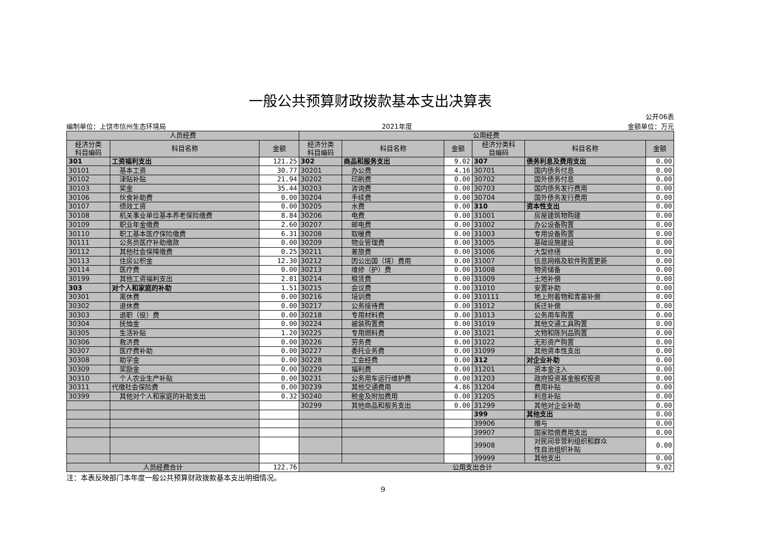一般公共预算财政拨款基本支出决算表
编制单位：上饶市信州生态环境局 2021年度 公开06表
金额单位：万元
| 人员经费 | | | 公用经费 | | | | | |
| --- | --- | --- | --- | --- | --- | --- | --- | --- |
| 经济分类 科目编码 | 科目名称 | 金额 | 经济分类 科目编码 | 科目名称 | 金额 | 经济分类科 目编码 | 科目名称 | 金额 |
| 301 | 工资福利支出 | 121.25 | 302 | 商品和服务支出 | 9.02 | 307 | 债务利息及费用支出 | 0.00 |
| 30101 | 基本工资 | 30.77 | 30201 | 办公费 | 4.16 | 30701 | 国内债务付息 | 0.00 |
| 30102 | 津贴补贴 | 21.94 | 30202 | 印刷费 | 0.00 | 30702 | 国外债务付息 | 0.00 |
| 30103 | 奖金 | 35.44 | 30203 | 咨询费 | 0.00 | 30703 | 国内债务发行费用 | 0.00 |
| 30106 | 伙食补助费 | 0.00 | 30204 | 手续费 | 0.00 | 30704 | 国外债务发行费用 | 0.00 |
| 30107 | 绩效工资 | 0.00 | 30205 | 水费 | 0.00 | 310 | 资本性支出 | 0.00 |
| 30108 | 机关事业单位基本养老保险缴费 | 8.84 | 30206 | 电费 | 0.00 | 31001 | 房屋建筑物购建 | 0.00 |
| 30109 | 职业年金缴费 | 2.60 | 30207 | 邮电费 | 0.00 | 31002 | 办公设备购置 | 0.00 |
| 30110 | 职工基本医疗保险缴费 | 6.31 | 30208 | 取暖费 | 0.00 | 31003 | 专用设备购置 | 0.00 |
| 30111 | 公务员医疗补助缴款 | 0.00 | 30209 | 物业管理费 | 0.00 | 31005 | 基础设施建设 | 0.00 |
| 30112 | 其他社会保障缴费 | 0.25 | 30211 | 差旅费 | 0.00 | 31006 | 大型修缮 | 0.00 |
| 30113 | 住房公积金 | 12.30 | 30212 | 因公出国（境）费用 | 0.00 | 31007 | 信息网络及软件购置更新 | 0.00 |
| 30114 | 医疗费 | 0.00 | 30213 | 维修（护）费 | 0.00 | 31008 | 物资储备 | 0.00 |
| 30199 | 其他工资福利支出 | 2.81 | 30214 | 租赁费 | 0.00 | 31009 | 土地补偿 | 0.00 |
| 303 | 对个人和家庭的补助 | 1.51 | 30215 | 会议费 | 0.00 | 31010 | 安置补助 | 0.00 |
| 30301 | 离休费 | 0.00 | 30216 | 培训费 | 0.00 | 310111 | 地上附着物和青苗补偿 | 0.00 |
| 30302 | 退休费 | 0.00 | 30217 | 公务接待费 | 0.00 | 31012 | 拆迁补偿 | 0.00 |
| 30303 | 退职（役）费 | 0.00 | 30218 | 专用材料费 | 0.00 | 31013 | 公务用车购置 | 0.00 |
| 30304 | 抚恤金 | 0.00 | 30224 | 被装购置费 | 0.00 | 31019 | 其他交通工具购置 | 0.00 |
| 30305 | 生活补贴 | 1.20 | 30225 | 专用燃料费 | 0.00 | 31021 | 文物和陈列品购置 | 0.00 |
| 30306 | 救济费 | 0.00 | 30226 | 劳务费 | 0.00 | 31022 | 无形资产购置 | 0.00 |
| 30307 | 医疗费补助 | 0.00 | 30227 | 委托业务费 | 0.00 | 31099 | 其他资本性支出 | 0.00 |
| 30308 | 助学金 | 0.00 | 30228 | 工会经费 | 0.00 | 312 | 对企业补助 | 0.00 |
| 30309 | 奖励金 | 0.00 | 30229 | 福利费 | 0.00 | 31201 | 资本金注入 | 0.00 |
| 30310 | 个人农业生产补贴 | 0.00 | 30231 | 公务用车运行维护费 | 0.00 | 31203 | 政府投资基金股权投资 | 0.00 |
| 30311 | 代缴社会保险费 | 0.00 | 30239 | 其他交通费用 | 4.86 | 31204 | 费用补贴 | 0.00 |
| 30399 | 其他对个人和家庭的补助支出 | 0.32 | 30240 | 税金及附加费用 | 0.00 | 31205 | 利息补贴 | 0.00 |
| | | | 30299 | 其他商品和服务支出 | 0.00 | 31299 | 其他对企业补助 | 0.00 |
| | | | | | | 399 | 其他支出 | 0.00 |
| | | | | | | 39906 | 赠与 | 0.00 |
| | | | | | | 39907 | 国家赔偿费用支出 | 0.00 |
| | | | | | | 39908 | 对民间非营利组织和群众 性自治组织补贴 | 0.00 |
| | | | | | | 39999 | 其他支出 | 0.00 |
| 人员经费合计 | | 122.76 | 公用支出合计 | | | | | 9.02 |
注：本表反映部门本年度一般公共预算财政拨款基本支出明细情况。
9